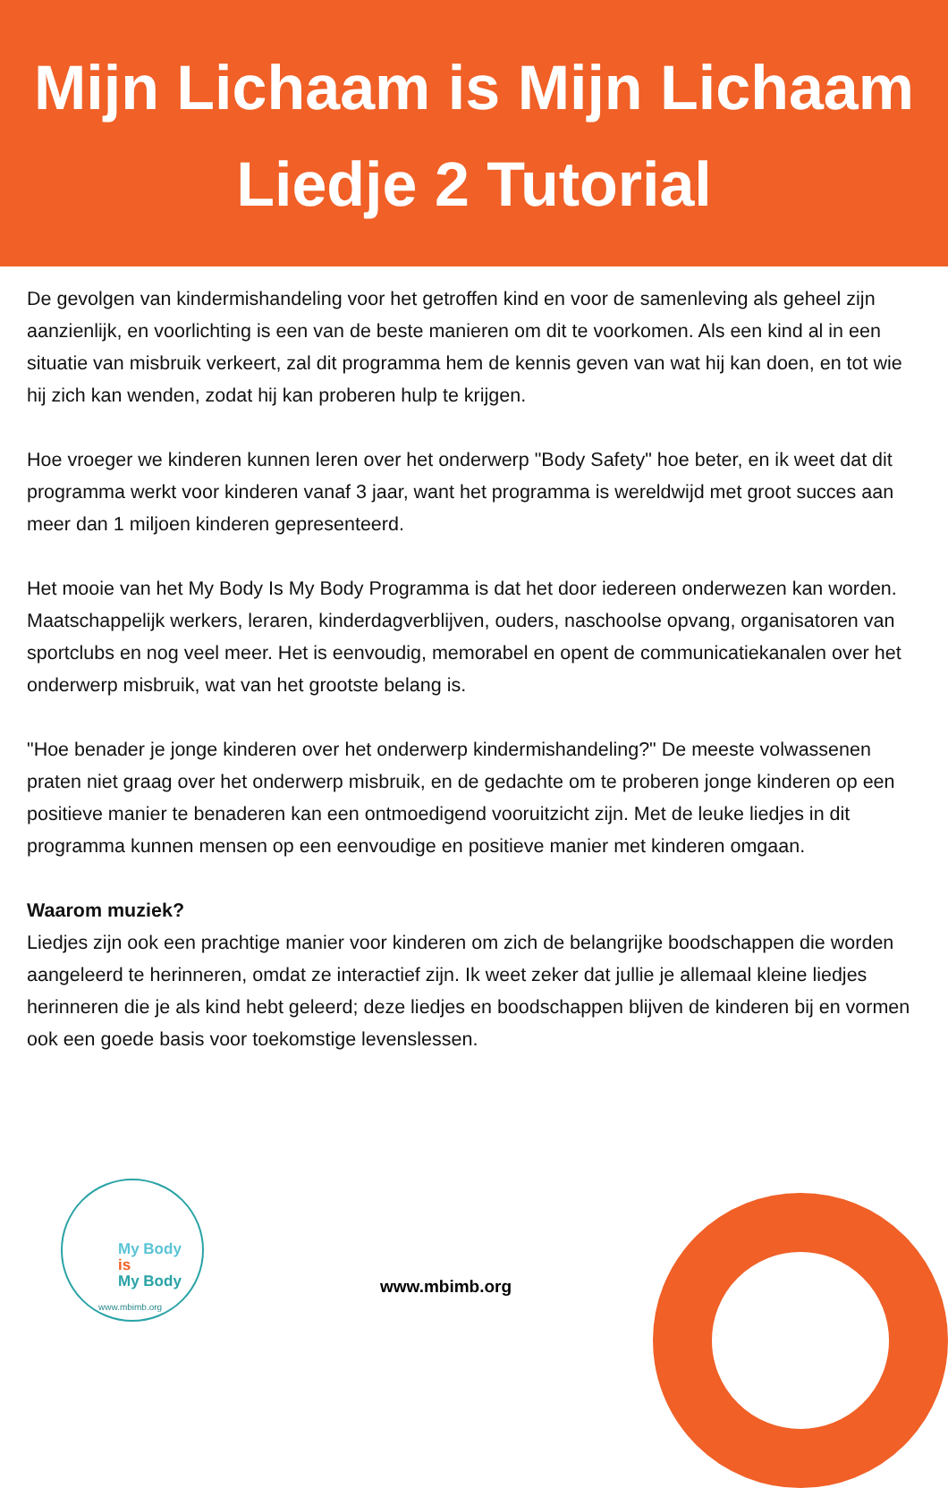Mijn Lichaam is Mijn Lichaam
Liedje 2 Tutorial
De gevolgen van kindermishandeling voor het getroffen kind en voor de samenleving als geheel zijn aanzienlijk, en voorlichting is een van de beste manieren om dit te voorkomen. Als een kind al in een situatie van misbruik verkeert, zal dit programma hem de kennis geven van wat hij kan doen, en tot wie hij zich kan wenden, zodat hij kan proberen hulp te krijgen.
Hoe vroeger we kinderen kunnen leren over het onderwerp "Body Safety" hoe beter, en ik weet dat dit programma werkt voor kinderen vanaf 3 jaar, want het programma is wereldwijd met groot succes aan meer dan 1 miljoen kinderen gepresenteerd.
Het mooie van het My Body Is My Body Programma is dat het door iedereen onderwezen kan worden. Maatschappelijk werkers, leraren, kinderdagverblijven, ouders, naschoolse opvang, organisatoren van sportclubs en nog veel meer. Het is eenvoudig, memorabel en opent de communicatiekanalen over het onderwerp misbruik, wat van het grootste belang is.
"Hoe benader je jonge kinderen over het onderwerp kindermishandeling?" De meeste volwassenen praten niet graag over het onderwerp misbruik, en de gedachte om te proberen jonge kinderen op een positieve manier te benaderen kan een ontmoedigend vooruitzicht zijn. Met de leuke liedjes in dit programma kunnen mensen op een eenvoudige en positieve manier met kinderen omgaan.
Waarom muziek?
Liedjes zijn ook een prachtige manier voor kinderen om zich de belangrijke boodschappen die worden aangeleerd te herinneren, omdat ze interactief zijn. Ik weet zeker dat jullie je allemaal kleine liedjes herinneren die je als kind hebt geleerd; deze liedjes en boodschappen blijven de kinderen bij en vormen ook een goede basis voor toekomstige levenslessen.
My Body
is
My Body
www.mbimb.org
www.mbimb.org